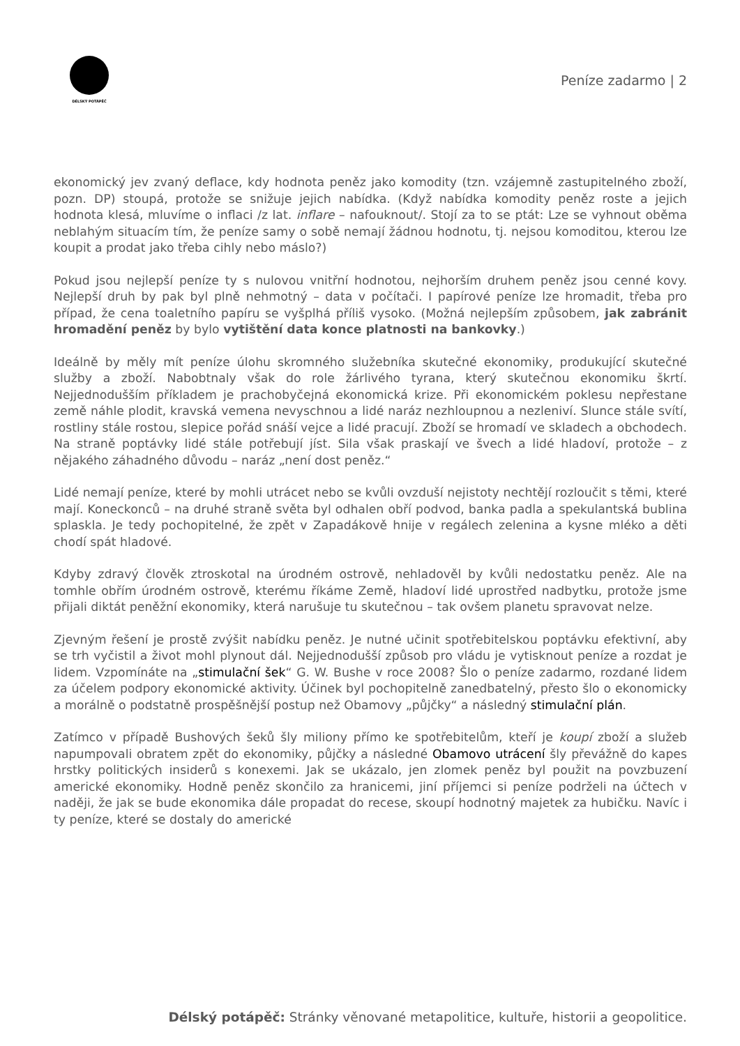DÉLSKÝ POTÁPĚČ
Peníze zadarmo | 2
ekonomický jev zvaný deflace, kdy hodnota peněz jako komodity (tzn. vzájemně zastupitelného zboží, pozn. DP) stoupá, protože se snižuje jejich nabídka. (Když nabídka komodity peněz roste a jejich hodnota klesá, mluvíme o inflaci /z lat. inflare – nafouknout/. Stojí za to se ptát: Lze se vyhnout oběma neblahým situacím tím, že peníze samy o sobě nemají žádnou hodnotu, tj. nejsou komoditou, kterou lze koupit a prodat jako třeba cihly nebo máslo?)
Pokud jsou nejlepší peníze ty s nulovou vnitřní hodnotou, nejhorším druhem peněz jsou cenné kovy. Nejlepší druh by pak byl plně nehmotný – data v počítači. I papírové peníze lze hromadit, třeba pro případ, že cena toaletního papíru se vyšplhá příliš vysoko. (Možná nejlepším způsobem, jak zabránit hromadění peněz by bylo vytištění data konce platnosti na bankovky.)
Ideálně by měly mít peníze úlohu skromného služebníka skutečné ekonomiky, produkující skutečné služby a zboží. Nabobtnaly však do role žárlivého tyrana, který skutečnou ekonomiku škrtí. Nejjednodušším příkladem je prachobyčejná ekonomická krize. Při ekonomickém poklesu nepřestane země náhle plodit, kravská vemena nevyschnou a lidé naráz nezhloupnou a nezleniví. Slunce stále svítí, rostliny stále rostou, slepice pořád snáší vejce a lidé pracují. Zboží se hromadí ve skladech a obchodech. Na straně poptávky lidé stále potřebují jíst. Sila však praskají ve švech a lidé hladoví, protože – z nějakého záhadného důvodu – naráz „není dost peněz.“
Lidé nemají peníze, které by mohli utrácet nebo se kvůli ovzduší nejistoty nechtějí rozloučit s těmi, které mají. Koneckonců – na druhé straně světa byl odhalen obří podvod, banka padla a spekulantská bublina splaskla. Je tedy pochopitelné, že zpět v Zapadákově hnije v regálech zelenina a kysne mléko a děti chodí spát hladové.
Kdyby zdravý člověk ztroskotal na úrodném ostrově, nehladověl by kvůli nedostatku peněz. Ale na tomhle obřím úrodném ostrově, kterému říkáme Země, hladoví lidé uprostřed nadbytku, protože jsme přijali diktát peněžní ekonomiky, která narušuje tu skutečnou – tak ovšem planetu spravovat nelze.
Zjevným řešení je prostě zvýšit nabídku peněz. Je nutné učinit spotřebitelskou poptávku efektivní, aby se trh vyčistil a život mohl plynout dál. Nejjednodušší způsob pro vládu je vytisknout peníze a rozdat je lidem. Vzpomínáte na „stimulační šek“ G. W. Bushe v roce 2008? Šlo o peníze zadarmo, rozdané lidem za účelem podpory ekonomické aktivity. Účinek byl pochopitelně zanedbatelný, přesto šlo o ekonomicky a morálně o podstatně prospěšnější postup než Obamovy „půjčky“ a následný stimulační plán.
Zatímco v případě Bushových šeků šly miliony přímo ke spotřebitelům, kteří je koupí zboží a služeb napumpovali obratem zpět do ekonomiky, půjčky a následné Obamovo utrácení šly převážně do kapes hrstky politických insiderů s konexemi. Jak se ukázalo, jen zlomek peněz byl použit na povzbuzení americké ekonomiky. Hodně peněz skončilo za hranicemi, jiní příjemci si peníze podrželi na účtech v naději, že jak se bude ekonomika dále propadat do recese, skoupí hodnotný majetek za hubičku. Navíc i ty peníze, které se dostaly do americké
Délský potápěč: Stránky věnované metapolitice, kultuře, historii a geopolitice.